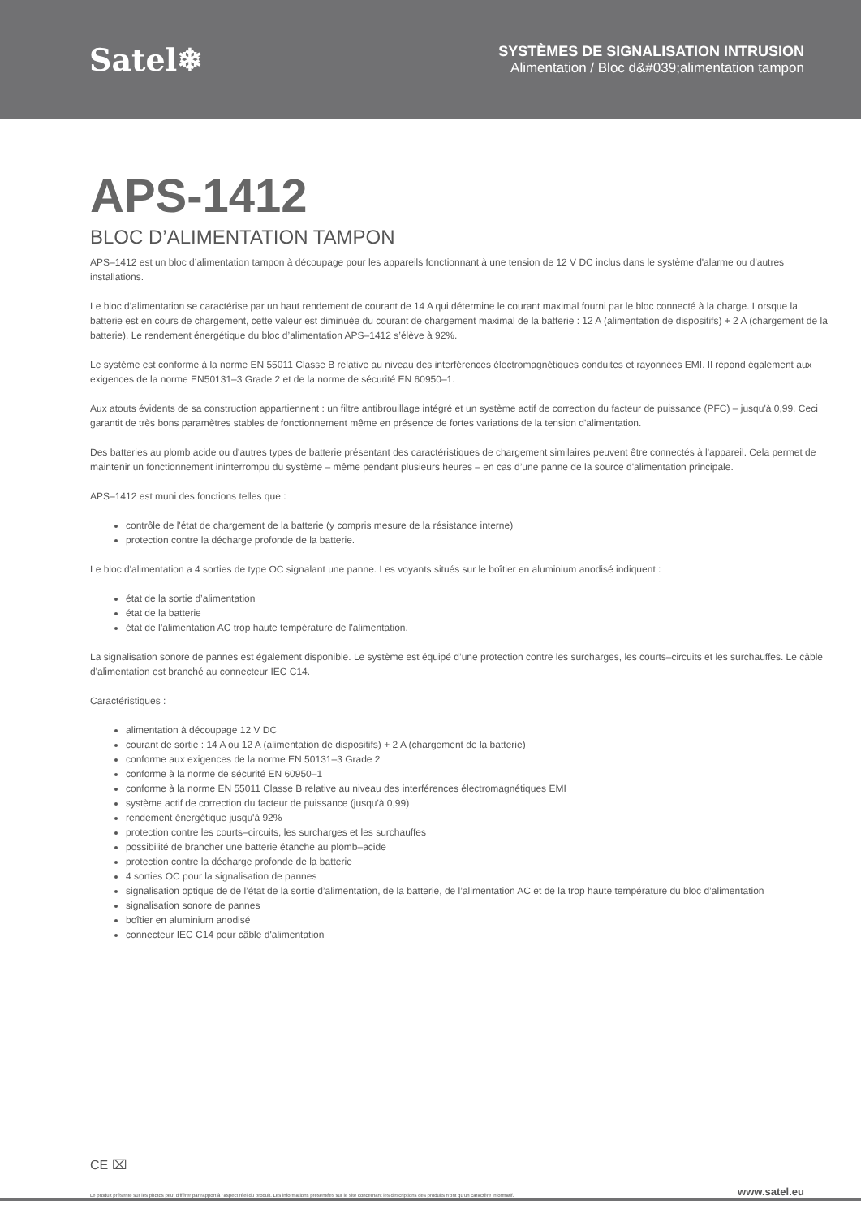Satel❄
SYSTÈMES DE SIGNALISATION INTRUSION
Alimentation / Bloc d&#039;alimentation tampon
APS-1412
BLOC D’ALIMENTATION TAMPON
APS–1412 est un bloc d’alimentation tampon à découpage pour les appareils fonctionnant à une tension de 12 V DC inclus dans le système d'alarme ou d'autres installations.
Le bloc d’alimentation se caractérise par un haut rendement de courant de 14 A qui détermine le courant maximal fourni par le bloc connecté à la charge. Lorsque la batterie est en cours de chargement, cette valeur est diminuée du courant de chargement maximal de la batterie : 12 A (alimentation de dispositifs) + 2 A (chargement de la batterie). Le rendement énergétique du bloc d’alimentation APS–1412 s’élève à 92%.
Le système est conforme à la norme EN 55011 Classe B relative au niveau des interférences électromagnétiques conduites et rayonnées EMI. Il répond également aux exigences de la norme EN50131–3 Grade 2 et de la norme de sécurité EN 60950–1.
Aux atouts évidents de sa construction appartiennent : un filtre antibrouillage intégré et un système actif de correction du facteur de puissance (PFC) – jusqu'à 0,99. Ceci garantit de très bons paramètres stables de fonctionnement même en présence de fortes variations de la tension d'alimentation.
Des batteries au plomb acide ou d'autres types de batterie présentant des caractéristiques de chargement similaires peuvent être connectés à l'appareil. Cela permet de maintenir un fonctionnement ininterrompu du système – même pendant plusieurs heures – en cas d’une panne de la source d'alimentation principale.
APS–1412 est muni des fonctions telles que :
contrôle de l'état de chargement de la batterie (y compris mesure de la résistance interne)
protection contre la décharge profonde de la batterie.
Le bloc d'alimentation a 4 sorties de type OC signalant une panne. Les voyants situés sur le boîtier en aluminium anodisé indiquent :
état de la sortie d’alimentation
état de la batterie
état de l’alimentation AC trop haute température de l'alimentation.
La signalisation sonore de pannes est également disponible. Le système est équipé d’une protection contre les surcharges, les courts–circuits et les surchauffes. Le câble d'alimentation est branché au connecteur IEC C14.
Caractéristiques :
alimentation à découpage 12 V DC
courant de sortie : 14 A ou 12 A (alimentation de dispositifs) + 2 A (chargement de la batterie)
conforme aux exigences de la norme EN 50131–3 Grade 2
conforme à la norme de sécurité EN 60950–1
conforme à la norme EN 55011 Classe B relative au niveau des interférences électromagnétiques EMI
système actif de correction du facteur de puissance (jusqu'à 0,99)
rendement énergétique jusqu'à 92%
protection contre les courts–circuits, les surcharges et les surchauffes
possibilité de brancher une batterie étanche au plomb–acide
protection contre la décharge profonde de la batterie
4 sorties OC pour la signalisation de pannes
signalisation optique de de l’état de la sortie d’alimentation, de la batterie, de l’alimentation AC et de la trop haute température du bloc d’alimentation
signalisation sonore de pannes
boîtier en aluminium anodisé
connecteur IEC C14 pour câble d'alimentation
CE ⌧
Le produit présenté sur les photos peut différer par rapport à l'aspect réel du produit. Les informations présentées sur le site concernant les descriptions des produits n'ont qu'un caractère informatif. www.satel.eu